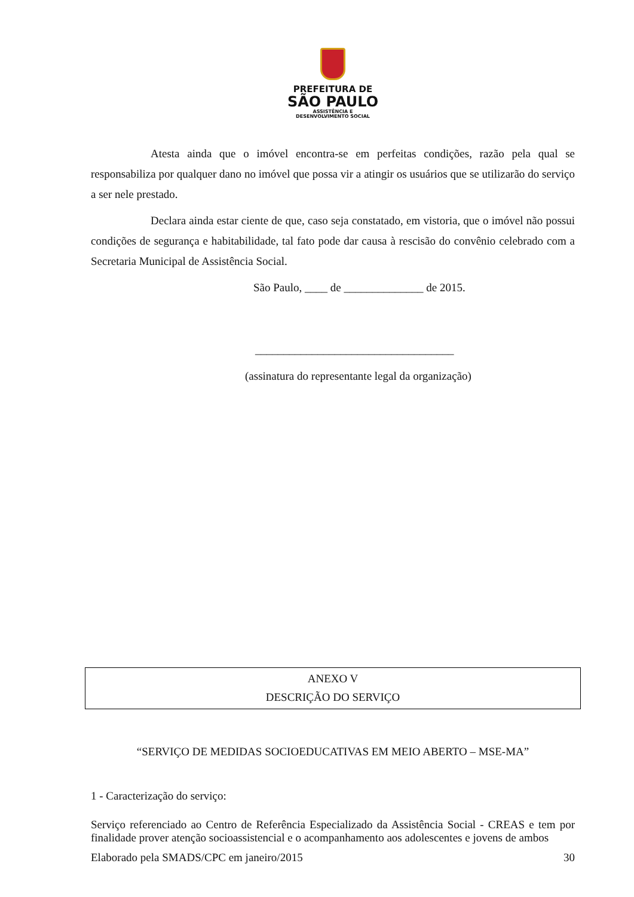PREFEITURA DE
SÃO PAULO
ASSISTÊNCIA E
DESENVOLVIMENTO SOCIAL
Atesta ainda que o imóvel encontra-se em perfeitas condições, razão pela qual se responsabiliza por qualquer dano no imóvel que possa vir a atingir os usuários que se utilizarão do serviço a ser nele prestado.
Declara ainda estar ciente de que, caso seja constatado, em vistoria, que o imóvel não possui condições de segurança e habitabilidade, tal fato pode dar causa à rescisão do convênio celebrado com a Secretaria Municipal de Assistência Social.
São Paulo, ____ de ______________ de 2015.
___________________________________
(assinatura do representante legal da organização)
ANEXO V
DESCRIÇÃO DO SERVIÇO
“SERVIÇO DE MEDIDAS SOCIOEDUCATIVAS EM MEIO ABERTO – MSE-MA”
1 - Caracterização do serviço:
Serviço referenciado ao Centro de Referência Especializado da Assistência Social - CREAS e tem por finalidade prover atenção socioassistencial e o acompanhamento aos adolescentes e jovens de ambos
Elaborado pela SMADS/CPC em janeiro/2015 30